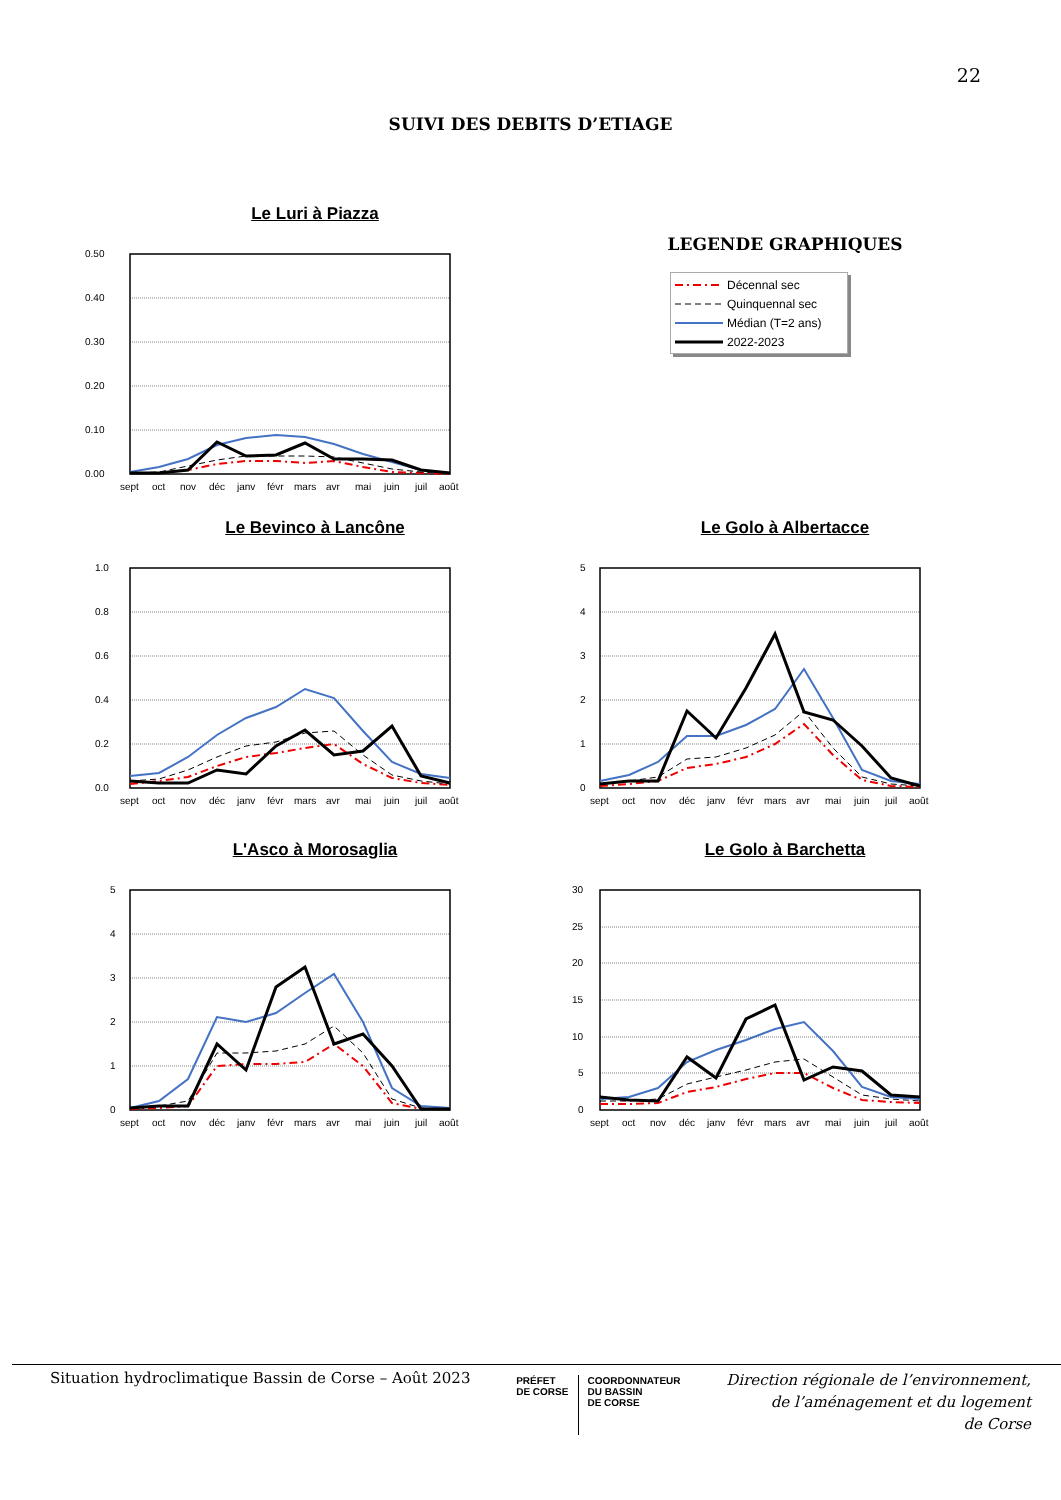22
SUIVI DES DEBITS D’ETIAGE
Le Luri à Piazza
0.50
0.40
0.30
0.20
0.10
0.00
sept
oct
nov
déc
janv
févr
mars
avr
mai
juin
juil
août
LEGENDE GRAPHIQUES
Décennal sec
Quinquennal sec
Médian (T=2 ans)
2022-2023
Le Bevinco à Lancône
1.0
0.8
0.6
0.4
0.2
0.0
sept
oct
nov
déc
janv
févr
mars
avr
mai
juin
juil
août
Le Golo à Albertacce
5
4
3
2
1
0
sept
oct
nov
déc
janv
févr
mars
avr
mai
juin
juil
août
L'Asco à Morosaglia
5
4
3
2
1
0
sept
oct
nov
déc
janv
févr
mars
avr
mai
juin
juil
août
Le Golo à Barchetta
30
25
20
15
10
5
0
sept
oct
nov
déc
janv
févr
mars
avr
mai
juin
juil
août
Situation hydroclimatique Bassin de Corse – Août 2023
PRÉFET
DE CORSE
COORDONNATEUR
DU BASSIN
DE CORSE
Direction régionale de l’environnement,
de l’aménagement et du logement
de Corse